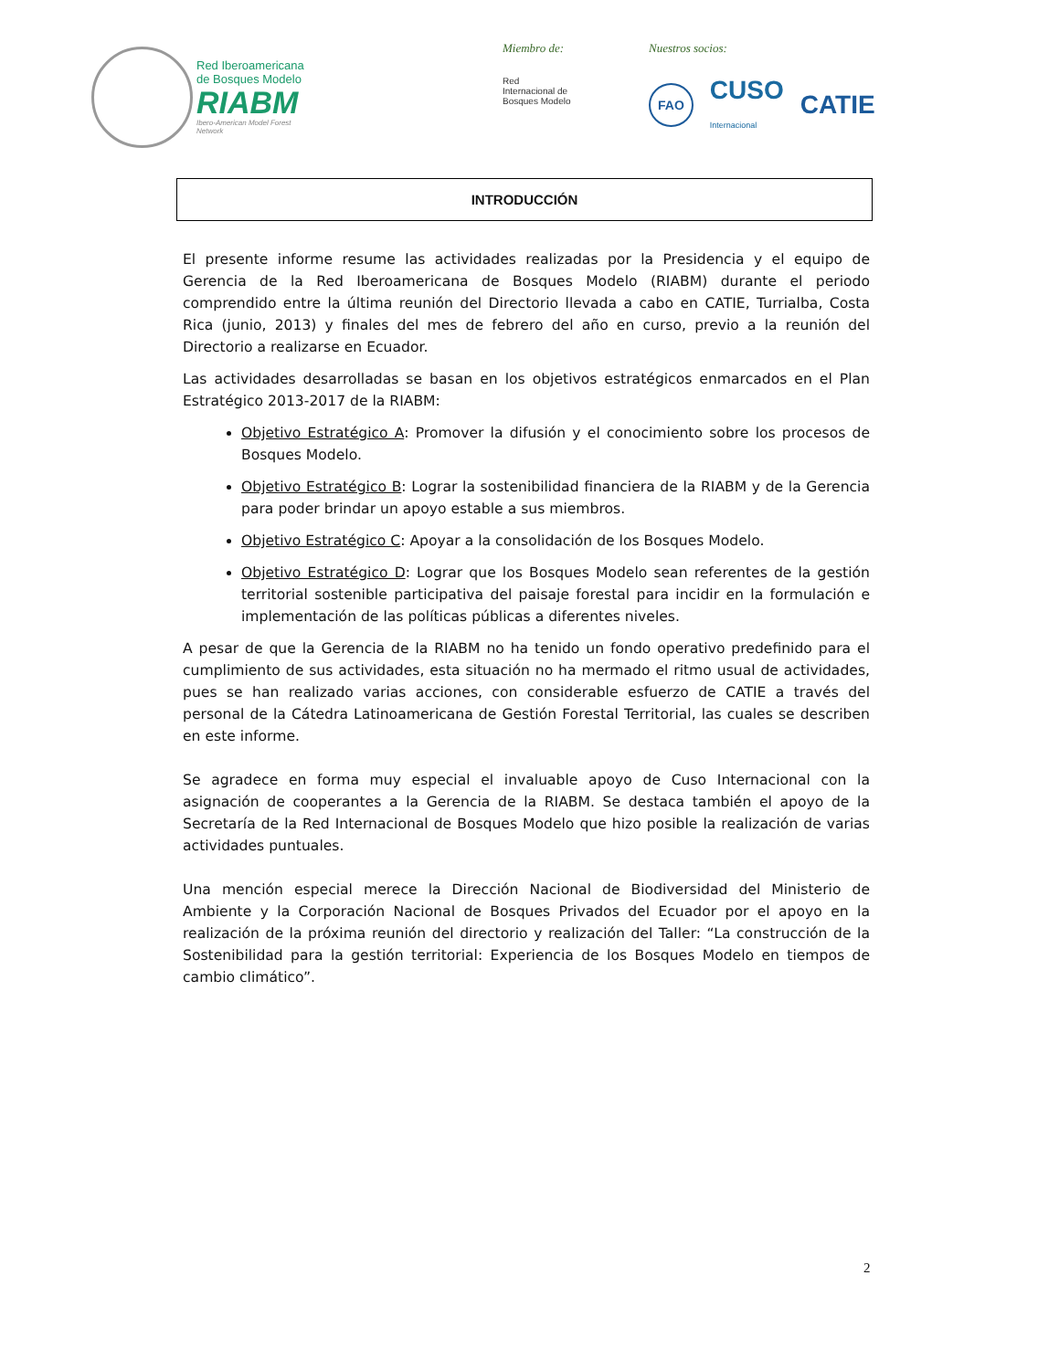Red Iberoamericana
de Bosques Modelo
RIABM
Ibero-American Model Forest Network
Miembro de:
Red
Internacional de
Bosques Modelo
Nuestros socios:
FAO CUSO
Internacional CATIE
INTRODUCCIÓN
El presente informe resume las actividades realizadas por la Presidencia y el equipo de Gerencia de la Red Iberoamericana de Bosques Modelo (RIABM) durante el periodo comprendido entre la última reunión del Directorio llevada a cabo en CATIE, Turrialba, Costa Rica (junio, 2013) y finales del mes de febrero del año en curso, previo a la reunión del Directorio a realizarse en Ecuador.
Las actividades desarrolladas se basan en los objetivos estratégicos enmarcados en el Plan Estratégico 2013-2017 de la RIABM:
Objetivo Estratégico A: Promover la difusión y el conocimiento sobre los procesos de Bosques Modelo.
Objetivo Estratégico B: Lograr la sostenibilidad financiera de la RIABM y de la Gerencia para poder brindar un apoyo estable a sus miembros.
Objetivo Estratégico C: Apoyar a la consolidación de los Bosques Modelo.
Objetivo Estratégico D: Lograr que los Bosques Modelo sean referentes de la gestión territorial sostenible participativa del paisaje forestal para incidir en la formulación e implementación de las políticas públicas a diferentes niveles.
A pesar de que la Gerencia de la RIABM no ha tenido un fondo operativo predefinido para el cumplimiento de sus actividades, esta situación no ha mermado el ritmo usual de actividades, pues se han realizado varias acciones, con considerable esfuerzo de CATIE a través del personal de la Cátedra Latinoamericana de Gestión Forestal Territorial, las cuales se describen en este informe.
Se agradece en forma muy especial el invaluable apoyo de Cuso Internacional con la asignación de cooperantes a la Gerencia de la RIABM. Se destaca también el apoyo de la Secretaría de la Red Internacional de Bosques Modelo que hizo posible la realización de varias actividades puntuales.
Una mención especial merece la Dirección Nacional de Biodiversidad del Ministerio de Ambiente y la Corporación Nacional de Bosques Privados del Ecuador por el apoyo en la realización de la próxima reunión del directorio y realización del Taller: “La construcción de la Sostenibilidad para la gestión territorial: Experiencia de los Bosques Modelo en tiempos de cambio climático”.
2